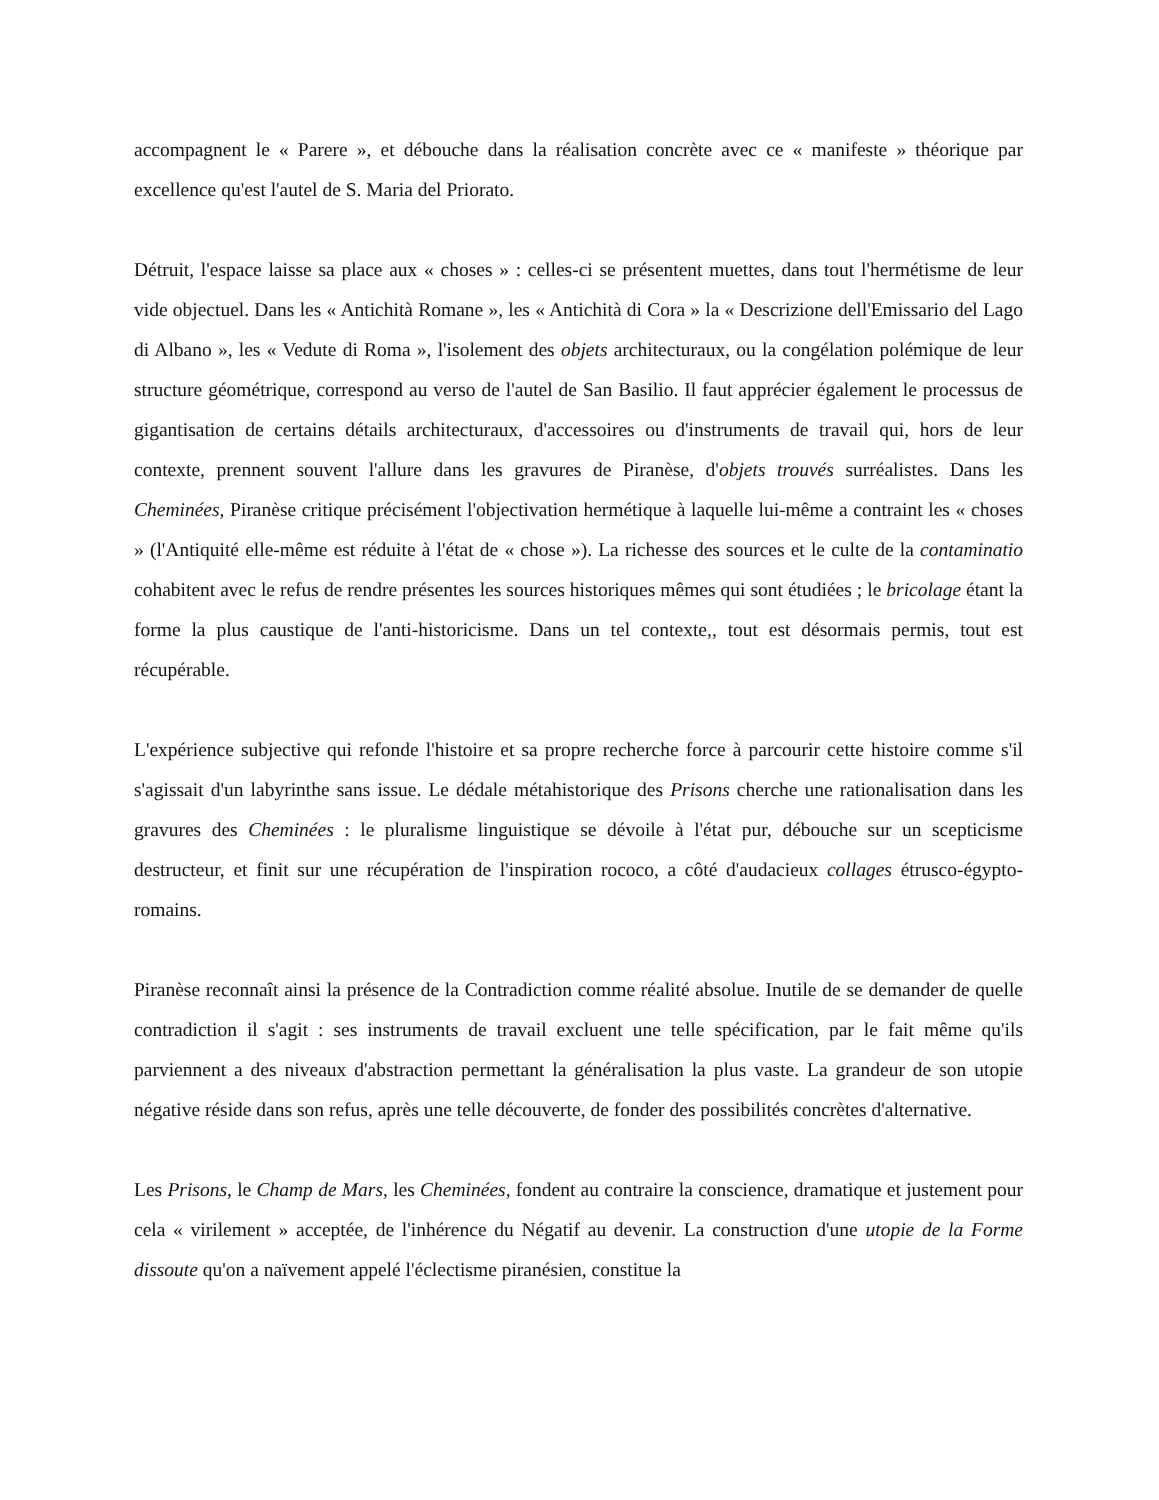accompagnent le « Parere », et débouche dans la réalisation concrète avec ce « manifeste » théorique par excellence qu'est l'autel de S. Maria del Priorato.
Détruit, l'espace laisse sa place aux « choses » : celles-ci se présentent muettes, dans tout l'hermétisme de leur vide objectuel. Dans les « Antichità Romane », les « Antichità di Cora » la « Descrizione dell'Emissario del Lago di Albano », les « Vedute di Roma », l'isolement des objets architecturaux, ou la congélation polémique de leur structure géométrique, correspond au verso de l'autel de San Basilio. Il faut apprécier également le processus de gigantisation de certains détails architecturaux, d'accessoires ou d'instruments de travail qui, hors de leur contexte, prennent souvent l'allure dans les gravures de Piranèse, d'objets trouvés surréalistes. Dans les Cheminées, Piranèse critique précisément l'objectivation hermétique à laquelle lui-même a contraint les « choses » (l'Antiquité elle-même est réduite à l'état de « chose »). La richesse des sources et le culte de la contaminatio cohabitent avec le refus de rendre présentes les sources historiques mêmes qui sont étudiées ; le bricolage étant la forme la plus caustique de l'anti-historicisme. Dans un tel contexte,, tout est désormais permis, tout est récupérable.
L'expérience subjective qui refonde l'histoire et sa propre recherche force à parcourir cette histoire comme s'il s'agissait d'un labyrinthe sans issue. Le dédale métahistorique des Prisons cherche une rationalisation dans les gravures des Cheminées : le pluralisme linguistique se dévoile à l'état pur, débouche sur un scepticisme destructeur, et finit sur une récupération de l'inspiration rococo, a côté d'audacieux collages étrusco-égypto-romains.
Piranèse reconnaît ainsi la présence de la Contradiction comme réalité absolue. Inutile de se demander de quelle contradiction il s'agit : ses instruments de travail excluent une telle spécification, par le fait même qu'ils parviennent a des niveaux d'abstraction permettant la généralisation la plus vaste. La grandeur de son utopie négative réside dans son refus, après une telle découverte, de fonder des possibilités concrètes d'alternative.
Les Prisons, le Champ de Mars, les Cheminées, fondent au contraire la conscience, dramatique et justement pour cela « virilement » acceptée, de l'inhérence du Négatif au devenir. La construction d'une utopie de la Forme dissoute qu'on a naïvement appelé l'éclectisme piranésien, constitue la